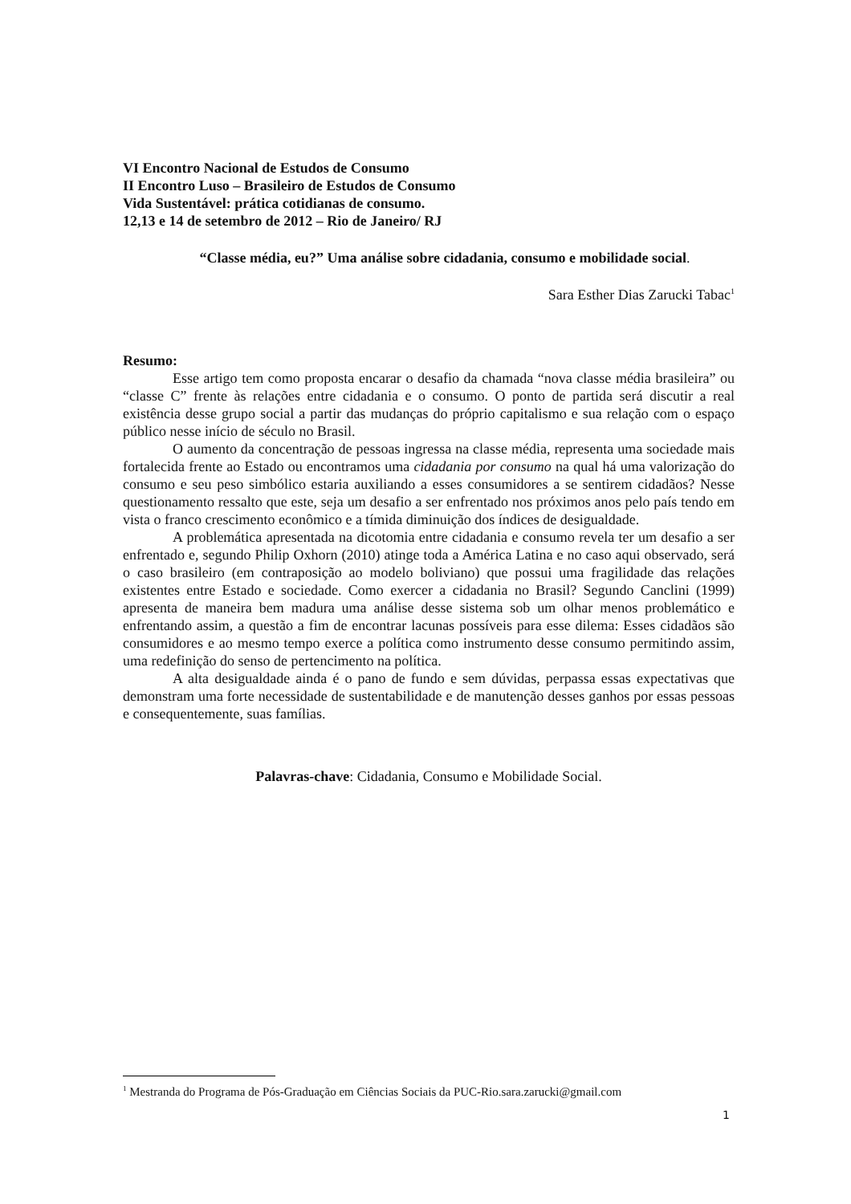VI Encontro Nacional de Estudos de Consumo
II Encontro Luso – Brasileiro de Estudos de Consumo
Vida Sustentável: prática cotidianas de consumo.
12,13 e 14 de setembro de 2012 – Rio de Janeiro/ RJ
“Classe média, eu?” Uma análise sobre cidadania, consumo e mobilidade social.
Sara Esther Dias Zarucki Tabac<sup>1</sup>
Resumo:
Esse artigo tem como proposta encarar o desafio da chamada “nova classe média brasileira” ou “classe C” frente às relações entre cidadania e o consumo. O ponto de partida será discutir a real existência desse grupo social a partir das mudanças do próprio capitalismo e sua relação com o espaço público nesse início de século no Brasil.
O aumento da concentração de pessoas ingressa na classe média, representa uma sociedade mais fortalecida frente ao Estado ou encontramos uma cidadania por consumo na qual há uma valorização do consumo e seu peso simbólico estaria auxiliando a esses consumidores a se sentirem cidadãos? Nesse questionamento ressalto que este, seja um desafio a ser enfrentado nos próximos anos pelo país tendo em vista o franco crescimento econômico e a tímida diminuição dos índices de desigualdade.
A problemática apresentada na dicotomia entre cidadania e consumo revela ter um desafio a ser enfrentado e, segundo Philip Oxhorn (2010) atinge toda a América Latina e no caso aqui observado, será o caso brasileiro (em contraposição ao modelo boliviano) que possui uma fragilidade das relações existentes entre Estado e sociedade. Como exercer a cidadania no Brasil? Segundo Canclini (1999) apresenta de maneira bem madura uma análise desse sistema sob um olhar menos problemático e enfrentando assim, a questão a fim de encontrar lacunas possíveis para esse dilema: Esses cidadãos são consumidores e ao mesmo tempo exerce a política como instrumento desse consumo permitindo assim, uma redefinição do senso de pertencimento na política.
A alta desigualdade ainda é o pano de fundo e sem dúvidas, perpassa essas expectativas que demonstram uma forte necessidade de sustentabilidade e de manutenção desses ganhos por essas pessoas e consequentemente, suas famílias.
Palavras-chave: Cidadania, Consumo e Mobilidade Social.
<sup>1</sup> Mestranda do Programa de Pós-Graduação em Ciências Sociais da PUC-Rio.sara.zarucki@gmail.com
1